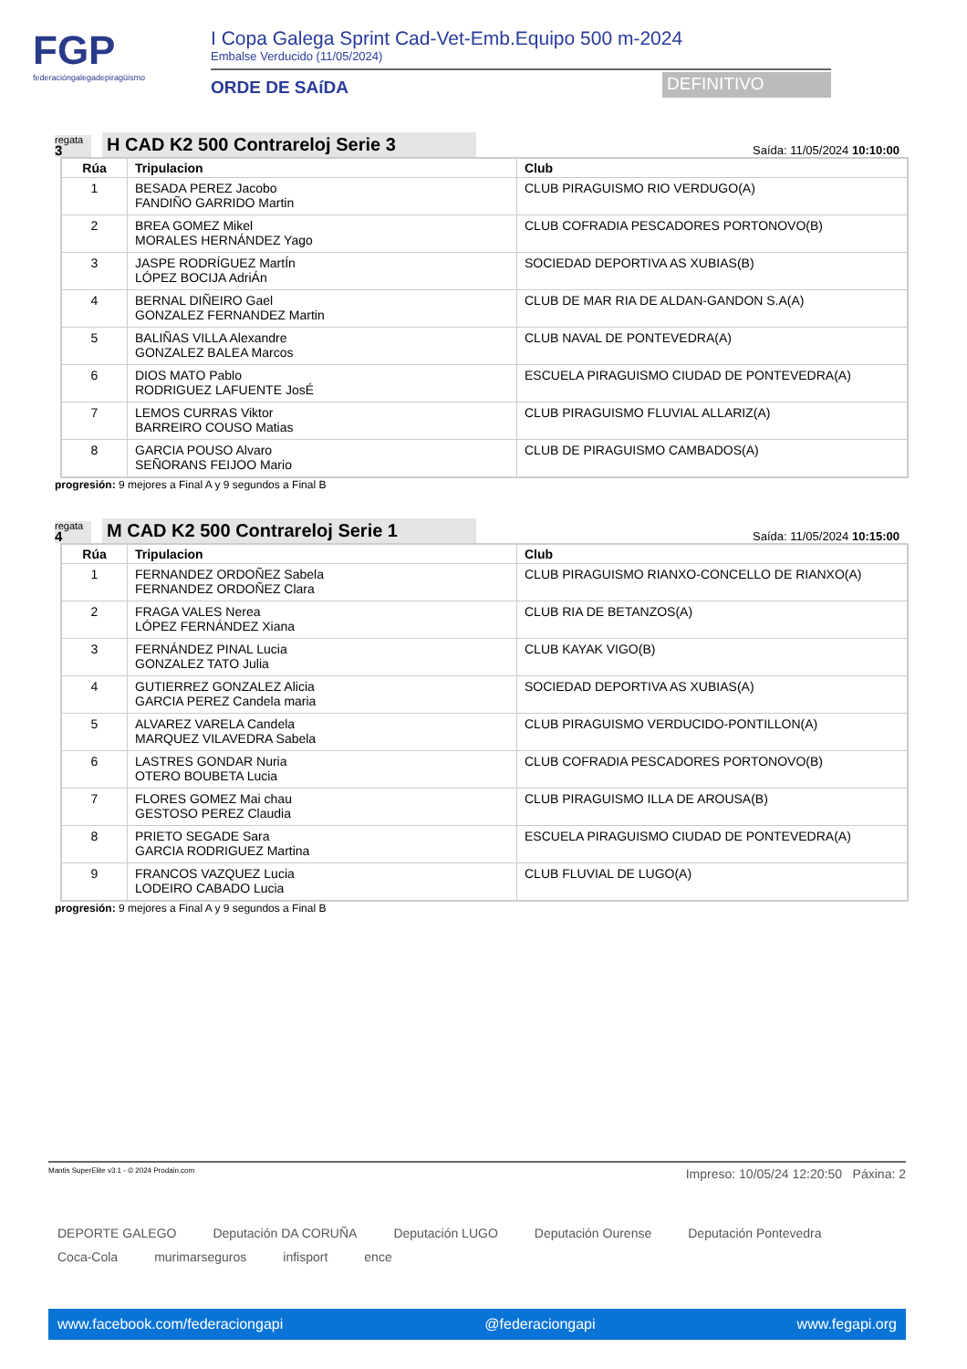FGP
federacióngalegadepiragüismo
I Copa Galega Sprint Cad-Vet-Emb.Equipo 500 m-2024
Embalse Verducido (11/05/2024)
ORDE DE SAíDA
DEFINITIVO
regata
3
H CAD K2 500 Contrareloj Serie 3
Saída: 11/05/2024 10:10:00
| Rúa | Tripulacion | Club |
| --- | --- | --- |
| 1 | BESADA PEREZ Jacobo FANDIÑO GARRIDO Martin | CLUB PIRAGUISMO RIO VERDUGO(A) |
| 2 | BREA GOMEZ Mikel MORALES HERNÁNDEZ Yago | CLUB COFRADIA PESCADORES PORTONOVO(B) |
| 3 | JASPE RODRÍGUEZ MartÍn LÓPEZ BOCIJA AdriÁn | SOCIEDAD DEPORTIVA AS XUBIAS(B) |
| 4 | BERNAL DIÑEIRO Gael GONZALEZ FERNANDEZ Martin | CLUB DE MAR RIA DE ALDAN-GANDON S.A(A) |
| 5 | BALIÑAS VILLA Alexandre GONZALEZ BALEA Marcos | CLUB NAVAL DE PONTEVEDRA(A) |
| 6 | DIOS MATO Pablo RODRIGUEZ LAFUENTE JosÉ | ESCUELA PIRAGUISMO CIUDAD DE PONTEVEDRA(A) |
| 7 | LEMOS CURRAS Viktor BARREIRO COUSO Matias | CLUB PIRAGUISMO FLUVIAL ALLARIZ(A) |
| 8 | GARCIA POUSO Alvaro SEÑORANS FEIJOO Mario | CLUB DE PIRAGUISMO CAMBADOS(A) |
progresión: 9 mejores a Final A y 9 segundos a Final B
regata
4
M CAD K2 500 Contrareloj Serie 1
Saída: 11/05/2024 10:15:00
| Rúa | Tripulacion | Club |
| --- | --- | --- |
| 1 | FERNANDEZ ORDOÑEZ Sabela FERNANDEZ ORDOÑEZ Clara | CLUB PIRAGUISMO RIANXO-CONCELLO DE RIANXO(A) |
| 2 | FRAGA VALES Nerea LÓPEZ FERNÁNDEZ Xiana | CLUB RIA DE BETANZOS(A) |
| 3 | FERNÁNDEZ PINAL Lucia GONZALEZ TATO Julia | CLUB KAYAK VIGO(B) |
| 4 | GUTIERREZ GONZALEZ Alicia GARCIA PEREZ Candela maria | SOCIEDAD DEPORTIVA AS XUBIAS(A) |
| 5 | ALVAREZ VARELA Candela MARQUEZ VILAVEDRA Sabela | CLUB PIRAGUISMO VERDUCIDO-PONTILLON(A) |
| 6 | LASTRES GONDAR Nuria OTERO BOUBETA Lucia | CLUB COFRADIA PESCADORES PORTONOVO(B) |
| 7 | FLORES GOMEZ Mai chau GESTOSO PEREZ Claudia | CLUB PIRAGUISMO ILLA DE AROUSA(B) |
| 8 | PRIETO SEGADE Sara GARCIA RODRIGUEZ Martina | ESCUELA PIRAGUISMO CIUDAD DE PONTEVEDRA(A) |
| 9 | FRANCOS VAZQUEZ Lucia LODEIRO CABADO Lucia | CLUB FLUVIAL DE LUGO(A) |
progresión: 9 mejores a Final A y 9 segundos a Final B
Mantis SuperElite v3.1 - © 2024 Prodain.com Impreso: 10/05/24 12:20:50 Páxina: 2
DEPORTE GALEGO Deputación DA CORUÑA Deputación LUGO Deputación Ourense Deputación Pontevedra Coca-Cola murimarseguros infisport ence
www.facebook.com/federaciongapi @federaciongapi www.fegapi.org